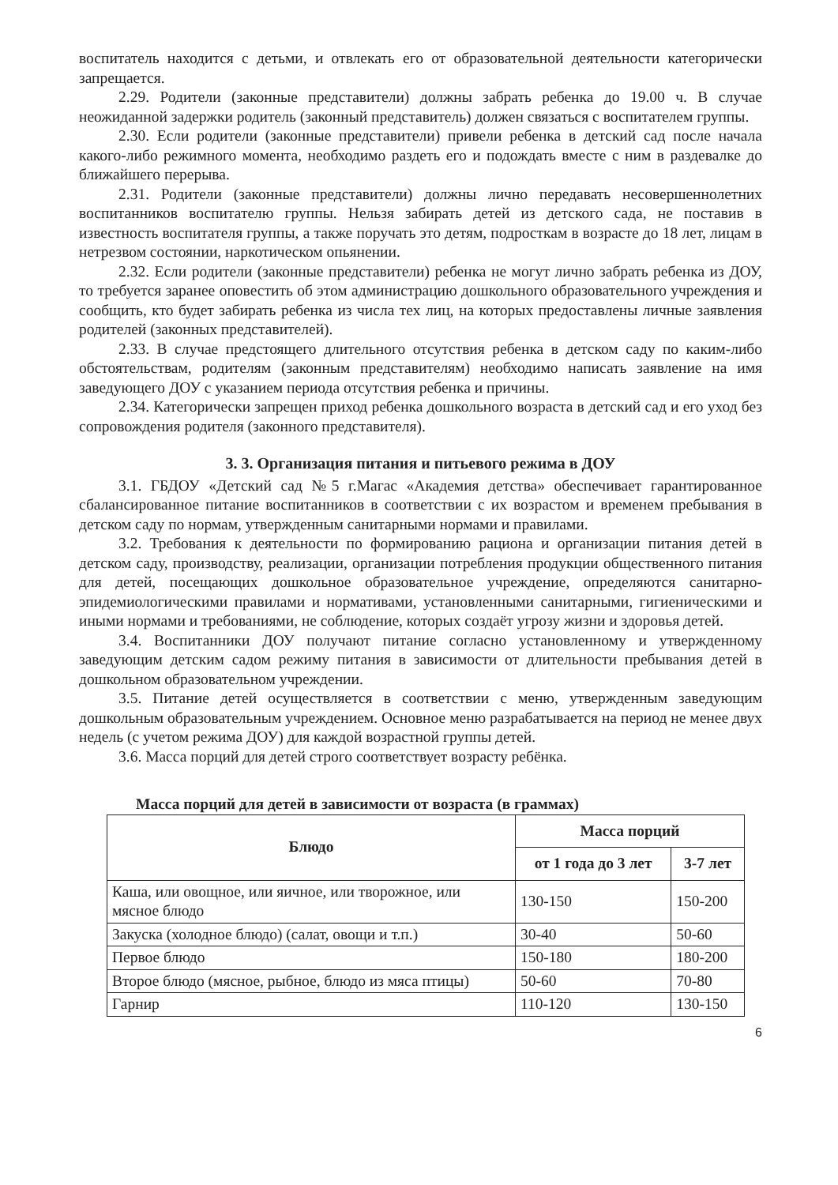воспитатель находится с детьми, и отвлекать его от образовательной деятельности категорически запрещается.
2.29. Родители (законные представители) должны забрать ребенка до 19.00 ч. В случае неожиданной задержки родитель (законный представитель) должен связаться с воспитателем группы.
2.30. Если родители (законные представители) привели ребенка в детский сад после начала какого-либо режимного момента, необходимо раздеть его и подождать вместе с ним в раздевалке до ближайшего перерыва.
2.31. Родители (законные представители) должны лично передавать несовершеннолетних воспитанников воспитателю группы. Нельзя забирать детей из детского сада, не поставив в известность воспитателя группы, а также поручать это детям, подросткам в возрасте до 18 лет, лицам в нетрезвом состоянии, наркотическом опьянении.
2.32. Если родители (законные представители) ребенка не могут лично забрать ребенка из ДОУ, то требуется заранее оповестить об этом администрацию дошкольного образовательного учреждения и сообщить, кто будет забирать ребенка из числа тех лиц, на которых предоставлены личные заявления родителей (законных представителей).
2.33. В случае предстоящего длительного отсутствия ребенка в детском саду по каким-либо обстоятельствам, родителям (законным представителям) необходимо написать заявление на имя заведующего ДОУ с указанием периода отсутствия ребенка и причины.
2.34. Категорически запрещен приход ребенка дошкольного возраста в детский сад и его уход без сопровождения родителя (законного представителя).
3. 3. Организация питания и питьевого режима в ДОУ
3.1. ГБДОУ «Детский сад №5 г.Магас «Академия детства» обеспечивает гарантированное сбалансированное питание воспитанников в соответствии с их возрастом и временем пребывания в детском саду по нормам, утвержденным санитарными нормами и правилами.
3.2. Требования к деятельности по формированию рациона и организации питания детей в детском саду, производству, реализации, организации потребления продукции общественного питания для детей, посещающих дошкольное образовательное учреждение, определяются санитарно-эпидемиологическими правилами и нормативами, установленными санитарными, гигиеническими и иными нормами и требованиями, не соблюдение, которых создаёт угрозу жизни и здоровья детей.
3.4. Воспитанники ДОУ получают питание согласно установленному и утвержденному заведующим детским садом режиму питания в зависимости от длительности пребывания детей в дошкольном образовательном учреждении.
3.5. Питание детей осуществляется в соответствии с меню, утвержденным заведующим дошкольным образовательным учреждением. Основное меню разрабатывается на период не менее двух недель (с учетом режима ДОУ) для каждой возрастной группы детей.
3.6. Масса порций для детей строго соответствует возрасту ребёнка.
Масса порций для детей в зависимости от возраста (в граммах)
| Блюдо | Масса порций | |
| --- | --- | --- |
| | от 1 года до 3 лет | 3-7 лет |
| Каша, или овощное, или яичное, или творожное, или мясное блюдо | 130-150 | 150-200 |
| Закуска (холодное блюдо) (салат, овощи и т.п.) | 30-40 | 50-60 |
| Первое блюдо | 150-180 | 180-200 |
| Второе блюдо (мясное, рыбное, блюдо из мяса птицы) | 50-60 | 70-80 |
| Гарнир | 110-120 | 130-150 |
6